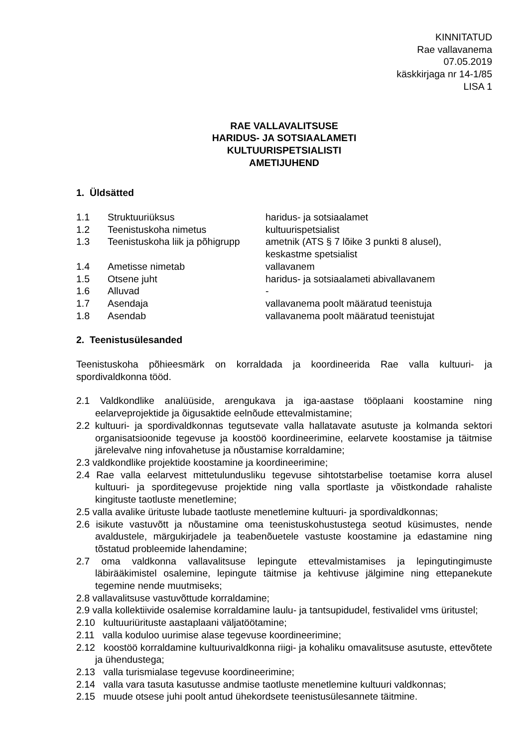KINNITATUD
Rae vallavanema
07.05.2019
käskkirjaga nr 14-1/85
LISA 1
RAE VALLAVALITSUSE
HARIDUS- JA SOTSIAALAMETI
KULTUURISPETSIALISTI
AMETIJUHEND
1. Üldsätted
| 1.1 | Struktuuriüksus | haridus- ja sotsiaalamet |
| 1.2 | Teenistuskoha nimetus | kultuurispetsialist |
| 1.3 | Teenistuskoha liik ja põhigrupp | ametnik (ATS § 7 lõike 3 punkti 8 alusel), keskastme spetsialist |
| 1.4 | Ametisse nimetab | vallavanem |
| 1.5 | Otsene juht | haridus- ja sotsiaalameti abivallavanem |
| 1.6 | Alluvad | - |
| 1.7 | Asendaja | vallavanema poolt määratud teenistuja |
| 1.8 | Asendab | vallavanema poolt määratud teenistujat |
2. Teenistusülesanded
Teenistuskoha põhieesmärk on korraldada ja koordineerida Rae valla kultuuri- ja spordivaldkonna tööd.
2.1 Valdkondlike analüüside, arengukava ja iga-aastase tööplaani koostamine ning eelarveprojektide ja õigusaktide eelnõude ettevalmistamine;
2.2 kultuuri- ja spordivaldkonnas tegutsevate valla hallatavate asutuste ja kolmanda sektori organisatsioonide tegevuse ja koostöö koordineerimine, eelarvete koostamise ja täitmise järelevalve ning infovahetuse ja nõustamise korraldamine;
2.3 valdkondlike projektide koostamine ja koordineerimine;
2.4 Rae valla eelarvest mittetulundusliku tegevuse sihtotstarbelise toetamise korra alusel kultuuri- ja sporditegevuse projektide ning valla sportlaste ja võistkondade rahaliste kingituste taotluste menetlemine;
2.5 valla avalike ürituste lubade taotluste menetlemine kultuuri- ja spordivaldkonnas;
2.6 isikute vastuvõtt ja nõustamine oma teenistuskohustustega seotud küsimustes, nende avaldustele, märgukirjadele ja teabenõuetele vastuste koostamine ja edastamine ning tõstatud probleemide lahendamine;
2.7 oma valdkonna vallavalitsuse lepingute ettevalmistamises ja lepingutingimuste läbirääkimistel osalemine, lepingute täitmise ja kehtivuse jälgimine ning ettepanekute tegemine nende muutmiseks;
2.8 vallavalitsuse vastuvõttude korraldamine;
2.9 valla kollektiivide osalemise korraldamine laulu- ja tantsupidudel, festivalidel vms üritustel;
2.10 kultuuriürituste aastaplaani väljatöötamine;
2.11 valla koduloo uurimise alase tegevuse koordineerimine;
2.12 koostöö korraldamine kultuurivaldkonna riigi- ja kohaliku omavalitsuse asutuste, ettevõtete ja ühendustega;
2.13 valla turismialase tegevuse koordineerimine;
2.14 valla vara tasuta kasutusse andmise taotluste menetlemine kultuuri valdkonnas;
2.15 muude otsese juhi poolt antud ühekordsete teenistusülesannete täitmine.